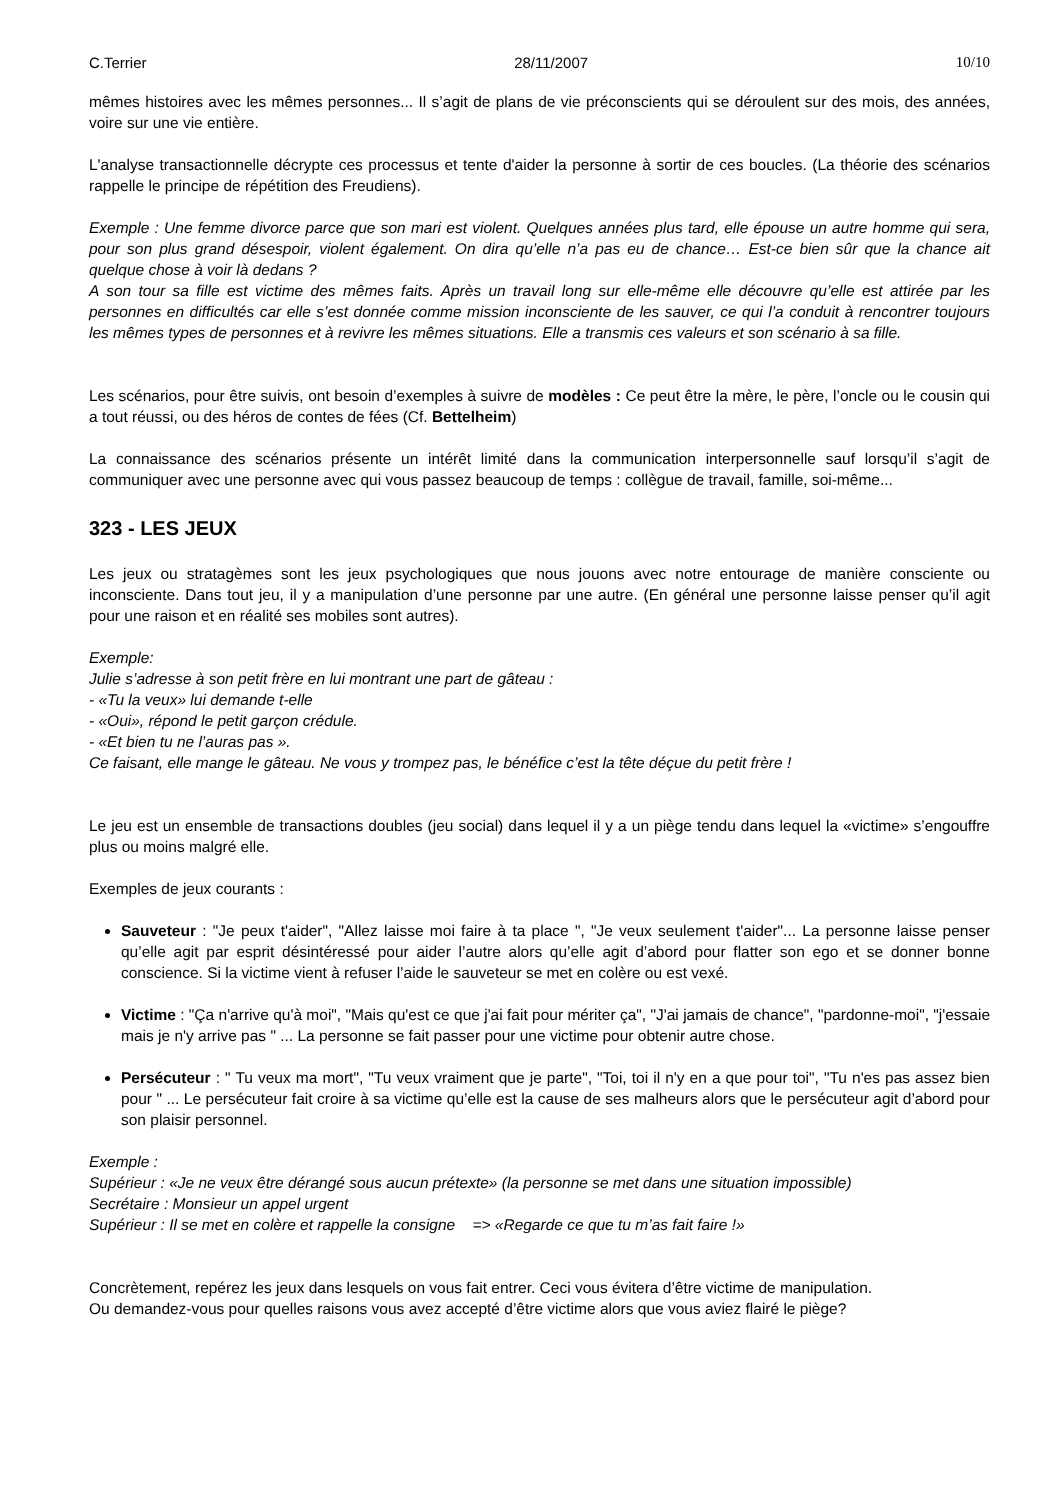C.Terrier 28/11/2007 10/10
mêmes histoires avec les mêmes personnes... Il s’agit de plans de vie préconscients qui se déroulent sur des mois, des années, voire sur une vie entière.
L'analyse transactionnelle décrypte ces processus et tente d'aider la personne à sortir de ces boucles. (La théorie des scénarios rappelle le principe de répétition des Freudiens).
Exemple : Une femme divorce parce que son mari est violent. Quelques années plus tard, elle épouse un autre homme qui sera, pour son plus grand désespoir, violent également. On dira qu’elle n’a pas eu de chance… Est-ce bien sûr que la chance ait quelque chose à voir là dedans ?
A son tour sa fille est victime des mêmes faits. Après un travail long sur elle-même elle découvre qu’elle est attirée par les personnes en difficultés car elle s’est donnée comme mission inconsciente de les sauver, ce qui l’a conduit à rencontrer toujours les mêmes types de personnes et à revivre les mêmes situations. Elle a transmis ces valeurs et son scénario à sa fille.
Les scénarios, pour être suivis, ont besoin d’exemples à suivre de modèles : Ce peut être la mère, le père, l’oncle ou le cousin qui a tout réussi, ou des héros de contes de fées (Cf. Bettelheim)
La connaissance des scénarios présente un intérêt limité dans la communication interpersonnelle sauf lorsqu’il s’agit de communiquer avec une personne avec qui vous passez beaucoup de temps : collègue de travail, famille, soi-même...
323 - LES JEUX
Les jeux ou stratagèmes sont les jeux psychologiques que nous jouons avec notre entourage de manière consciente ou inconsciente. Dans tout jeu, il y a manipulation d’une personne par une autre. (En général une personne laisse penser qu’il agit pour une raison et en réalité ses mobiles sont autres).
Exemple:
Julie s’adresse à son petit frère en lui montrant une part de gâteau :
- «Tu la veux» lui demande t-elle
- «Oui», répond le petit garçon crédule.
- «Et bien tu ne l’auras pas ».
Ce faisant, elle mange le gâteau. Ne vous y trompez pas, le bénéfice c’est la tête déçue du petit frère !
Le jeu est un ensemble de transactions doubles (jeu social) dans lequel il y a un piège tendu dans lequel la «victime» s’engouffre plus ou moins malgré elle.
Exemples de jeux courants :
Sauveteur : "Je peux t'aider", "Allez laisse moi faire à ta place ", "Je veux seulement t'aider"... La personne laisse penser qu’elle agit par esprit désintéressé pour aider l’autre alors qu’elle agit d’abord pour flatter son ego et se donner bonne conscience. Si la victime vient à refuser l’aide le sauveteur se met en colère ou est vexé.
Victime : "Ça n'arrive qu'à moi", "Mais qu'est ce que j'ai fait pour mériter ça", "J'ai jamais de chance", "pardonne-moi", "j'essaie mais je n'y arrive pas " ... La personne se fait passer pour une victime pour obtenir autre chose.
Persécuteur : " Tu veux ma mort", "Tu veux vraiment que je parte", "Toi, toi il n'y en a que pour toi", "Tu n'es pas assez bien pour " ... Le persécuteur fait croire à sa victime qu’elle est la cause de ses malheurs alors que le persécuteur agit d’abord pour son plaisir personnel.
Exemple :
Supérieur : «Je ne veux être dérangé sous aucun prétexte» (la personne se met dans une situation impossible)
Secrétaire : Monsieur un appel urgent
Supérieur : Il se met en colère et rappelle la consigne => «Regarde ce que tu m’as fait faire !»
Concrètement, repérez les jeux dans lesquels on vous fait entrer. Ceci vous évitera d’être victime de manipulation.
Ou demandez-vous pour quelles raisons vous avez accepté d’être victime alors que vous aviez flairé le piège?